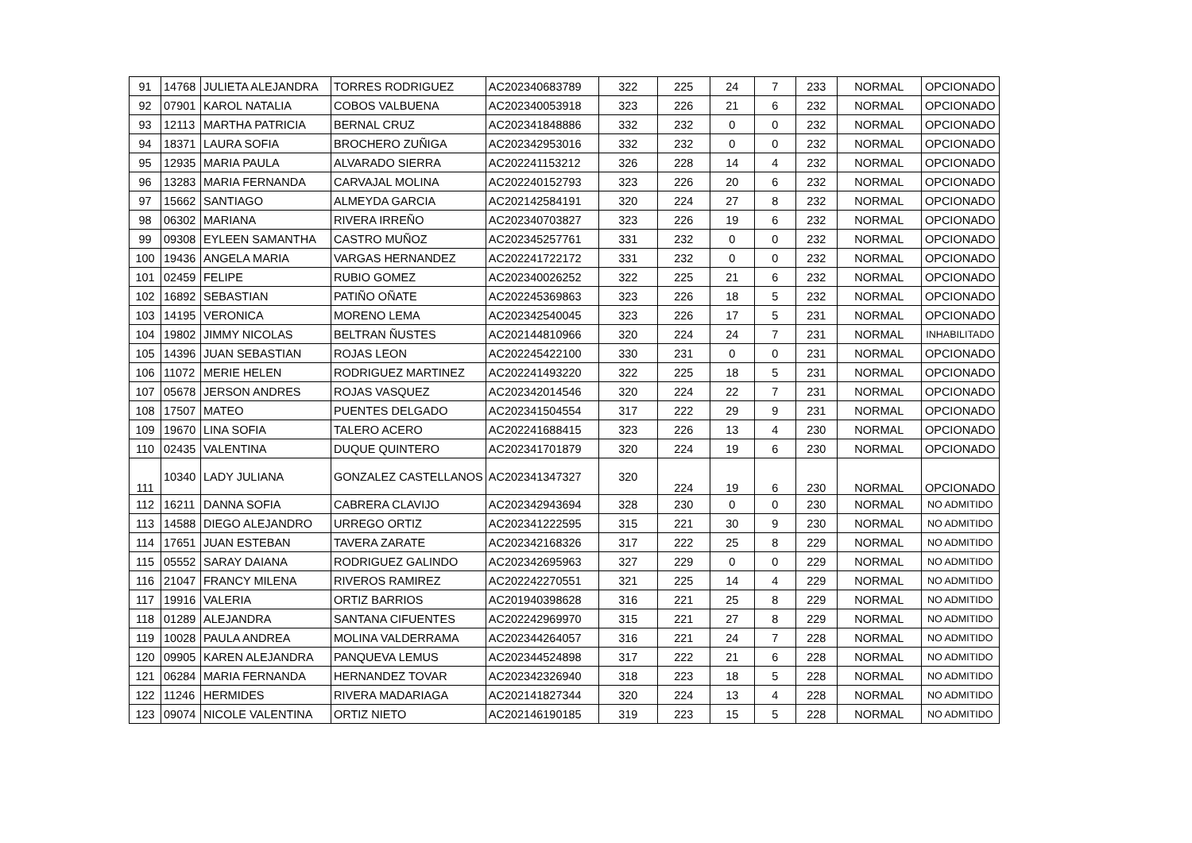| 91 | 14768 | JULIETA ALEJANDRA | TORRES RODRIGUEZ | AC202340683789 | 322 | 225 | 24 | 7 | 233 | NORMAL | OPCIONADO |
| 92 | 07901 | KAROL NATALIA | COBOS VALBUENA | AC202340053918 | 323 | 226 | 21 | 6 | 232 | NORMAL | OPCIONADO |
| 93 | 12113 | MARTHA PATRICIA | BERNAL CRUZ | AC202341848886 | 332 | 232 | 0 | 0 | 232 | NORMAL | OPCIONADO |
| 94 | 18371 | LAURA SOFIA | BROCHERO ZUÑIGA | AC202342953016 | 332 | 232 | 0 | 0 | 232 | NORMAL | OPCIONADO |
| 95 | 12935 | MARIA PAULA | ALVARADO SIERRA | AC202241153212 | 326 | 228 | 14 | 4 | 232 | NORMAL | OPCIONADO |
| 96 | 13283 | MARIA FERNANDA | CARVAJAL MOLINA | AC202240152793 | 323 | 226 | 20 | 6 | 232 | NORMAL | OPCIONADO |
| 97 | 15662 | SANTIAGO | ALMEYDA GARCIA | AC202142584191 | 320 | 224 | 27 | 8 | 232 | NORMAL | OPCIONADO |
| 98 | 06302 | MARIANA | RIVERA IRREÑO | AC202340703827 | 323 | 226 | 19 | 6 | 232 | NORMAL | OPCIONADO |
| 99 | 09308 | EYLEEN SAMANTHA | CASTRO MUÑOZ | AC202345257761 | 331 | 232 | 0 | 0 | 232 | NORMAL | OPCIONADO |
| 100 | 19436 | ANGELA MARIA | VARGAS HERNANDEZ | AC202241722172 | 331 | 232 | 0 | 0 | 232 | NORMAL | OPCIONADO |
| 101 | 02459 | FELIPE | RUBIO GOMEZ | AC202340026252 | 322 | 225 | 21 | 6 | 232 | NORMAL | OPCIONADO |
| 102 | 16892 | SEBASTIAN | PATIÑO OÑATE | AC202245369863 | 323 | 226 | 18 | 5 | 232 | NORMAL | OPCIONADO |
| 103 | 14195 | VERONICA | MORENO LEMA | AC202342540045 | 323 | 226 | 17 | 5 | 231 | NORMAL | OPCIONADO |
| 104 | 19802 | JIMMY NICOLAS | BELTRAN ÑUSTES | AC202144810966 | 320 | 224 | 24 | 7 | 231 | NORMAL | INHABILITADO |
| 105 | 14396 | JUAN SEBASTIAN | ROJAS LEON | AC202245422100 | 330 | 231 | 0 | 0 | 231 | NORMAL | OPCIONADO |
| 106 | 11072 | MERIE HELEN | RODRIGUEZ MARTINEZ | AC202241493220 | 322 | 225 | 18 | 5 | 231 | NORMAL | OPCIONADO |
| 107 | 05678 | JERSON ANDRES | ROJAS VASQUEZ | AC202342014546 | 320 | 224 | 22 | 7 | 231 | NORMAL | OPCIONADO |
| 108 | 17507 | MATEO | PUENTES DELGADO | AC202341504554 | 317 | 222 | 29 | 9 | 231 | NORMAL | OPCIONADO |
| 109 | 19670 | LINA SOFIA | TALERO ACERO | AC202241688415 | 323 | 226 | 13 | 4 | 230 | NORMAL | OPCIONADO |
| 110 | 02435 | VALENTINA | DUQUE QUINTERO | AC202341701879 | 320 | 224 | 19 | 6 | 230 | NORMAL | OPCIONADO |
| 111 | 10340 | LADY JULIANA | GONZALEZ CASTELLANOS | AC202341347327 | 320 | 224 | 19 | 6 | 230 | NORMAL | OPCIONADO |
| 112 | 16211 | DANNA SOFIA | CABRERA CLAVIJO | AC202342943694 | 328 | 230 | 0 | 0 | 230 | NORMAL | NO ADMITIDO |
| 113 | 14588 | DIEGO ALEJANDRO | URREGO ORTIZ | AC202341222595 | 315 | 221 | 30 | 9 | 230 | NORMAL | NO ADMITIDO |
| 114 | 17651 | JUAN ESTEBAN | TAVERA ZARATE | AC202342168326 | 317 | 222 | 25 | 8 | 229 | NORMAL | NO ADMITIDO |
| 115 | 05552 | SARAY DAIANA | RODRIGUEZ GALINDO | AC202342695963 | 327 | 229 | 0 | 0 | 229 | NORMAL | NO ADMITIDO |
| 116 | 21047 | FRANCY MILENA | RIVEROS RAMIREZ | AC202242270551 | 321 | 225 | 14 | 4 | 229 | NORMAL | NO ADMITIDO |
| 117 | 19916 | VALERIA | ORTIZ BARRIOS | AC201940398628 | 316 | 221 | 25 | 8 | 229 | NORMAL | NO ADMITIDO |
| 118 | 01289 | ALEJANDRA | SANTANA CIFUENTES | AC202242969970 | 315 | 221 | 27 | 8 | 229 | NORMAL | NO ADMITIDO |
| 119 | 10028 | PAULA ANDREA | MOLINA VALDERRAMA | AC202344264057 | 316 | 221 | 24 | 7 | 228 | NORMAL | NO ADMITIDO |
| 120 | 09905 | KAREN ALEJANDRA | PANQUEVA LEMUS | AC202344524898 | 317 | 222 | 21 | 6 | 228 | NORMAL | NO ADMITIDO |
| 121 | 06284 | MARIA FERNANDA | HERNANDEZ TOVAR | AC202342326940 | 318 | 223 | 18 | 5 | 228 | NORMAL | NO ADMITIDO |
| 122 | 11246 | HERMIDES | RIVERA MADARIAGA | AC202141827344 | 320 | 224 | 13 | 4 | 228 | NORMAL | NO ADMITIDO |
| 123 | 09074 | NICOLE VALENTINA | ORTIZ NIETO | AC202146190185 | 319 | 223 | 15 | 5 | 228 | NORMAL | NO ADMITIDO |